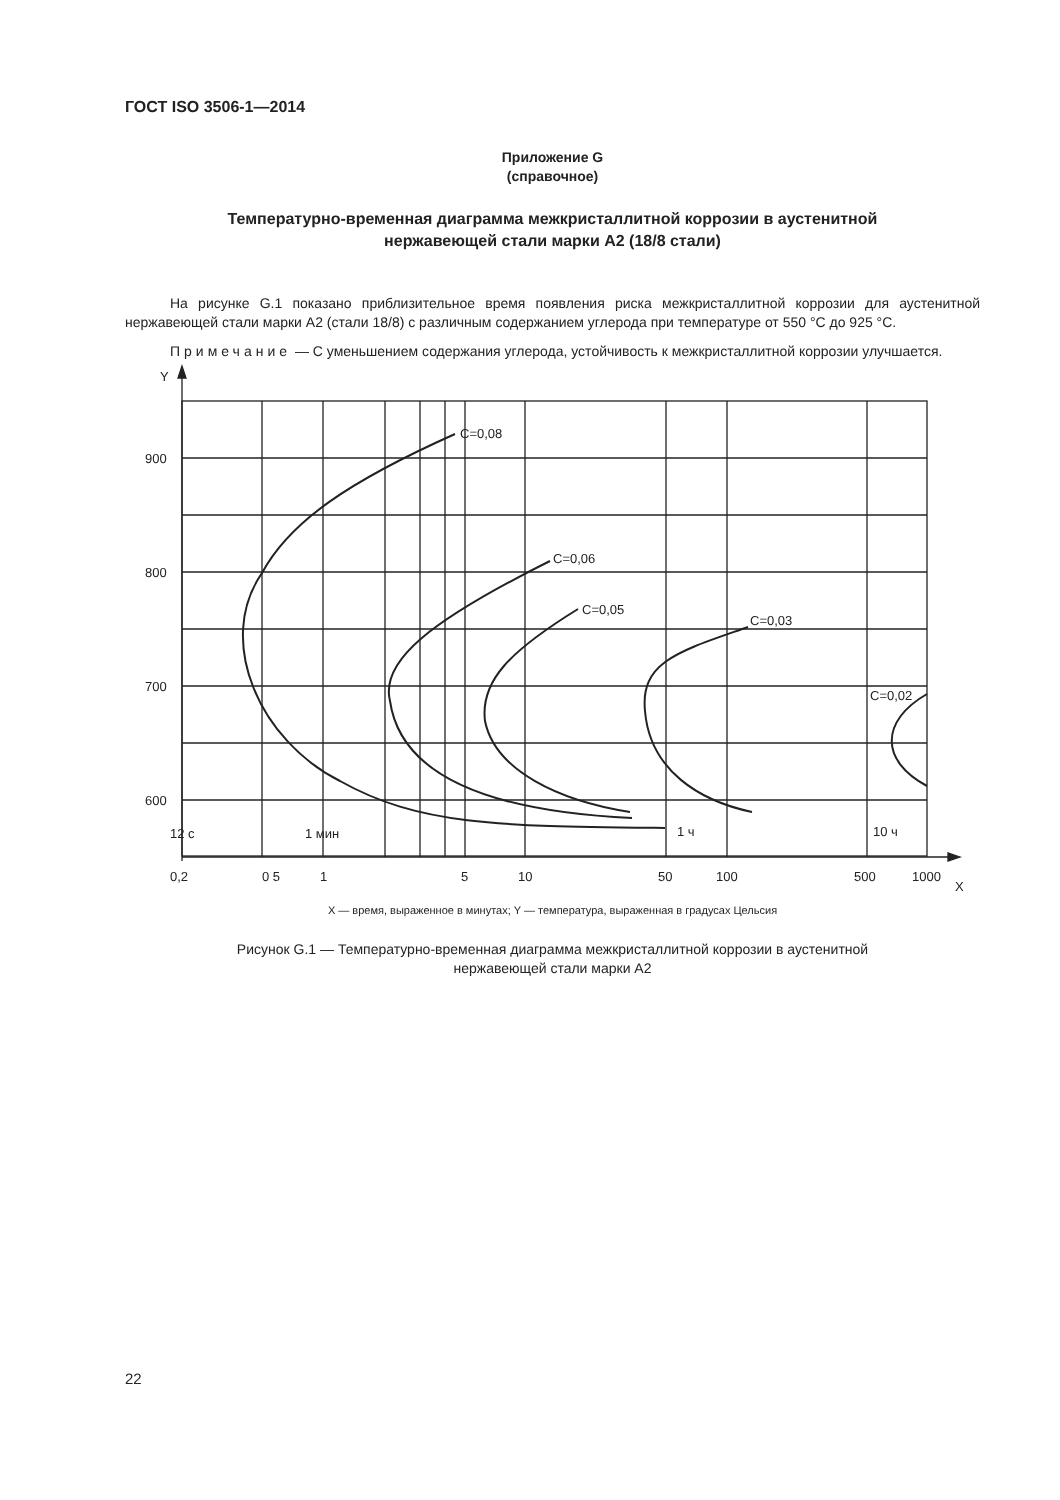ГОСТ ISO 3506-1—2014
Приложение G
(справочное)
Температурно-временная диаграмма межкристаллитной коррозии в аустенитной нержавеющей стали марки А2 (18/8 стали)
На рисунке G.1 показано приблизительное время появления риска межкристаллитной коррозии для аустенитной нержавеющей стали марки А2 (стали 18/8) с различным содержанием углерода при температуре от 550 °С до 925 °С.
Примечание — С уменьшением содержания углерода, устойчивость к межкристаллитной коррозии улучшается.
Y
900
800
700
600
C=0,08
C=0,06
C=0,05
C=0,03
C=0,02
12 с
1 мин
1 ч
10 ч
0,2
0 5
1
5
10
50
100
500
1000
X
X — время, выраженное в минутах; Y — температура, выраженная в градусах Цельсия
Рисунок G.1 — Температурно-временная диаграмма межкристаллитной коррозии в аустенитной
нержавеющей стали марки А2
22